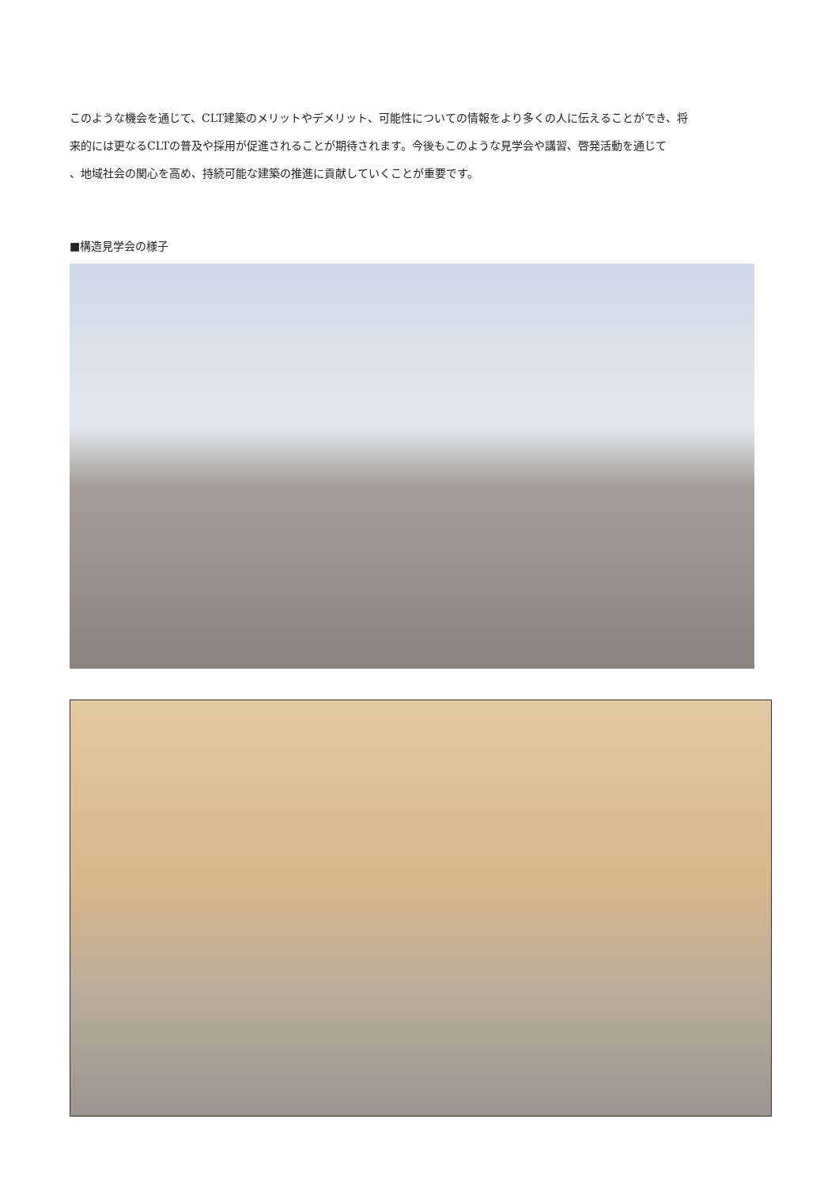このような機会を通じて、CLT建築のメリットやデメリット、可能性についての情報をより多くの人に伝えることができ、将
来的には更なるCLTの普及や採用が促進されることが期待されます。今後もこのような見学会や講習、啓発活動を通じて
、地域社会の関心を高め、持続可能な建築の推進に貢献していくことが重要です。
■構造見学会の様子